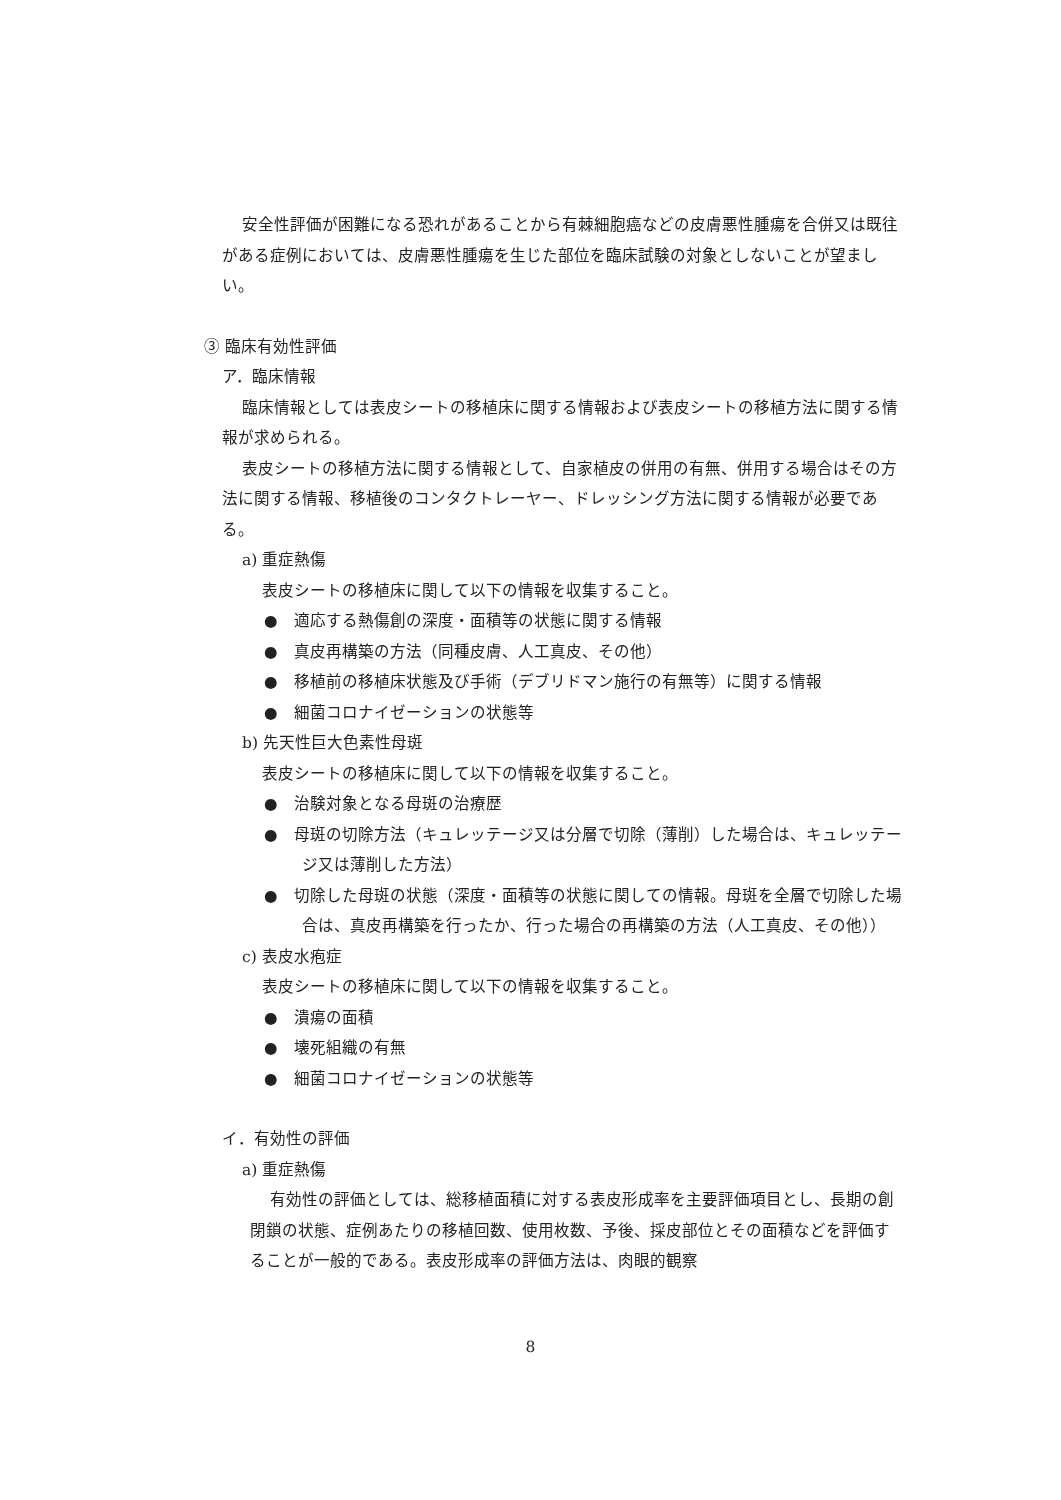安全性評価が困難になる恐れがあることから有棘細胞癌などの皮膚悪性腫瘍を合併又は既往がある症例においては、皮膚悪性腫瘍を生じた部位を臨床試験の対象としないことが望ましい。
③ 臨床有効性評価
ア．臨床情報
臨床情報としては表皮シートの移植床に関する情報および表皮シートの移植方法に関する情報が求められる。
表皮シートの移植方法に関する情報として、自家植皮の併用の有無、併用する場合はその方法に関する情報、移植後のコンタクトレーヤー、ドレッシング方法に関する情報が必要である。
a) 重症熱傷
表皮シートの移植床に関して以下の情報を収集すること。
●　適応する熱傷創の深度・面積等の状態に関する情報
●　真皮再構築の方法（同種皮膚、人工真皮、その他）
●　移植前の移植床状態及び手術（デブリドマン施行の有無等）に関する情報
●　細菌コロナイゼーションの状態等
b) 先天性巨大色素性母斑
表皮シートの移植床に関して以下の情報を収集すること。
●　治験対象となる母斑の治療歴
●　母斑の切除方法（キュレッテージ又は分層で切除（薄削）した場合は、キュレッテージ又は薄削した方法）
●　切除した母斑の状態（深度・面積等の状態に関しての情報。母斑を全層で切除した場合は、真皮再構築を行ったか、行った場合の再構築の方法（人工真皮、その他））
c) 表皮水疱症
表皮シートの移植床に関して以下の情報を収集すること。
●　潰瘍の面積
●　壊死組織の有無
●　細菌コロナイゼーションの状態等
イ．有効性の評価
a) 重症熱傷
有効性の評価としては、総移植面積に対する表皮形成率を主要評価項目とし、長期の創閉鎖の状態、症例あたりの移植回数、使用枚数、予後、採皮部位とその面積などを評価することが一般的である。表皮形成率の評価方法は、肉眼的観察
8